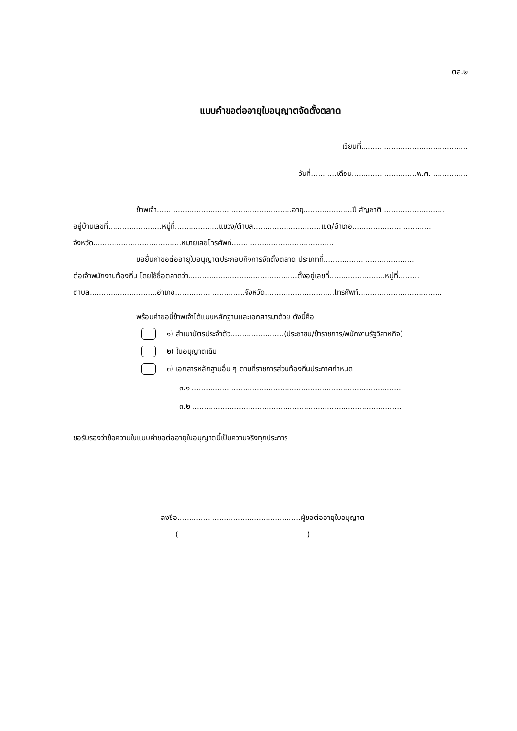ตล.๒
แบบคำขอต่ออายุใบอนุญาตจัดตั้งตลาด
เขียนที่..............................................
วันที่...........เดือน............................พ.ศ. ...............
ข้าพเจ้า..........................................................อายุ.....................ปี สัญชาติ...........................
อยู่บ้านเลขที่.......................หมู่ที่...................แขวง/ตำบล.............................เขต/อำเภอ..................................
จังหวัด......................................หมายเลขโทรศัพท์............................................
ขอยื่นคำขอต่ออายุใบอนุญาตประกอบกิจการจัดตั้งตลาด ประเภทที่.......................................
ต่อเจ้าพนักงานท้องถิ่น โดยใช้ชื่อตลาดว่า...............................................ตั้งอยู่เลขที่........................หมู่ที่.........
ตำบล.............................อำเภอ..............................จังหวัด..............................โทรศัพท์....................................
พร้อมคำขอนี้ข้าพเจ้าได้แนบหลักฐานและเอกสารมาด้วย ดังนี้คือ
๑) สำเนาบัตรประจำตัว.......................(ประชาชน/ข้าราชการ/พนักงานรัฐวิสาหกิจ)
๒) ใบอนุญาตเดิม
๓) เอกสารหลักฐานอื่น ๆ ตามที่ราชการส่วนท้องถิ่นประกาศกำหนด
๓.๑ ..........................................................................................
๓.๒ ..........................................................................................
ขอรับรองว่าข้อความในแบบคำขอต่ออายุใบอนุญาตนี้เป็นความจริงทุกประการ
ลงชื่อ.....................................................ผู้ขอต่ออายุใบอนุญาต
( )